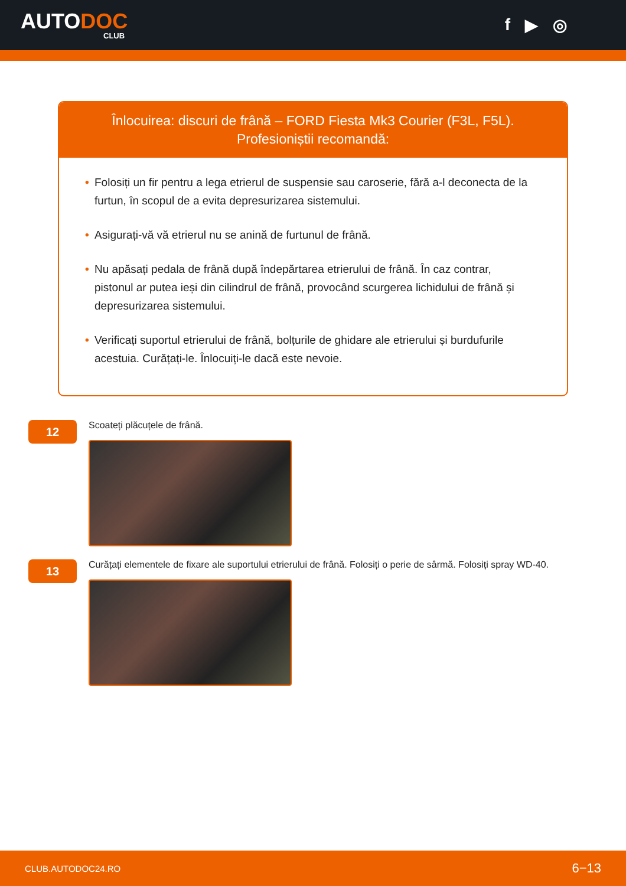AUTODOC
CLUB
f ▶ ◎
Înlocuirea: discuri de frână – FORD Fiesta Mk3 Courier (F3L, F5L).
Profesioniștii recomandă:
• Folosiți un fir pentru a lega etrierul de suspensie sau caroserie, fără a-l deconecta de la furtun, în scopul de a evita depresurizarea sistemului.
• Asigurați-vă vă etrierul nu se anină de furtunul de frână.
• Nu apăsați pedala de frână după îndepărtarea etrierului de frână. În caz contrar, pistonul ar putea ieși din cilindrul de frână, provocând scurgerea lichidului de frână și depresurizarea sistemului.
• Verificați suportul etrierului de frână, bolțurile de ghidare ale etrierului și burdufurile acestuia. Curățați-le. Înlocuiți-le dacă este nevoie.
12
Scoateți plăcuțele de frână.
13
Curățați elementele de fixare ale suportului etrierului de frână. Folosiți o perie de sârmă. Folosiți spray WD-40.
CLUB.AUTODOC24.RO 6−13